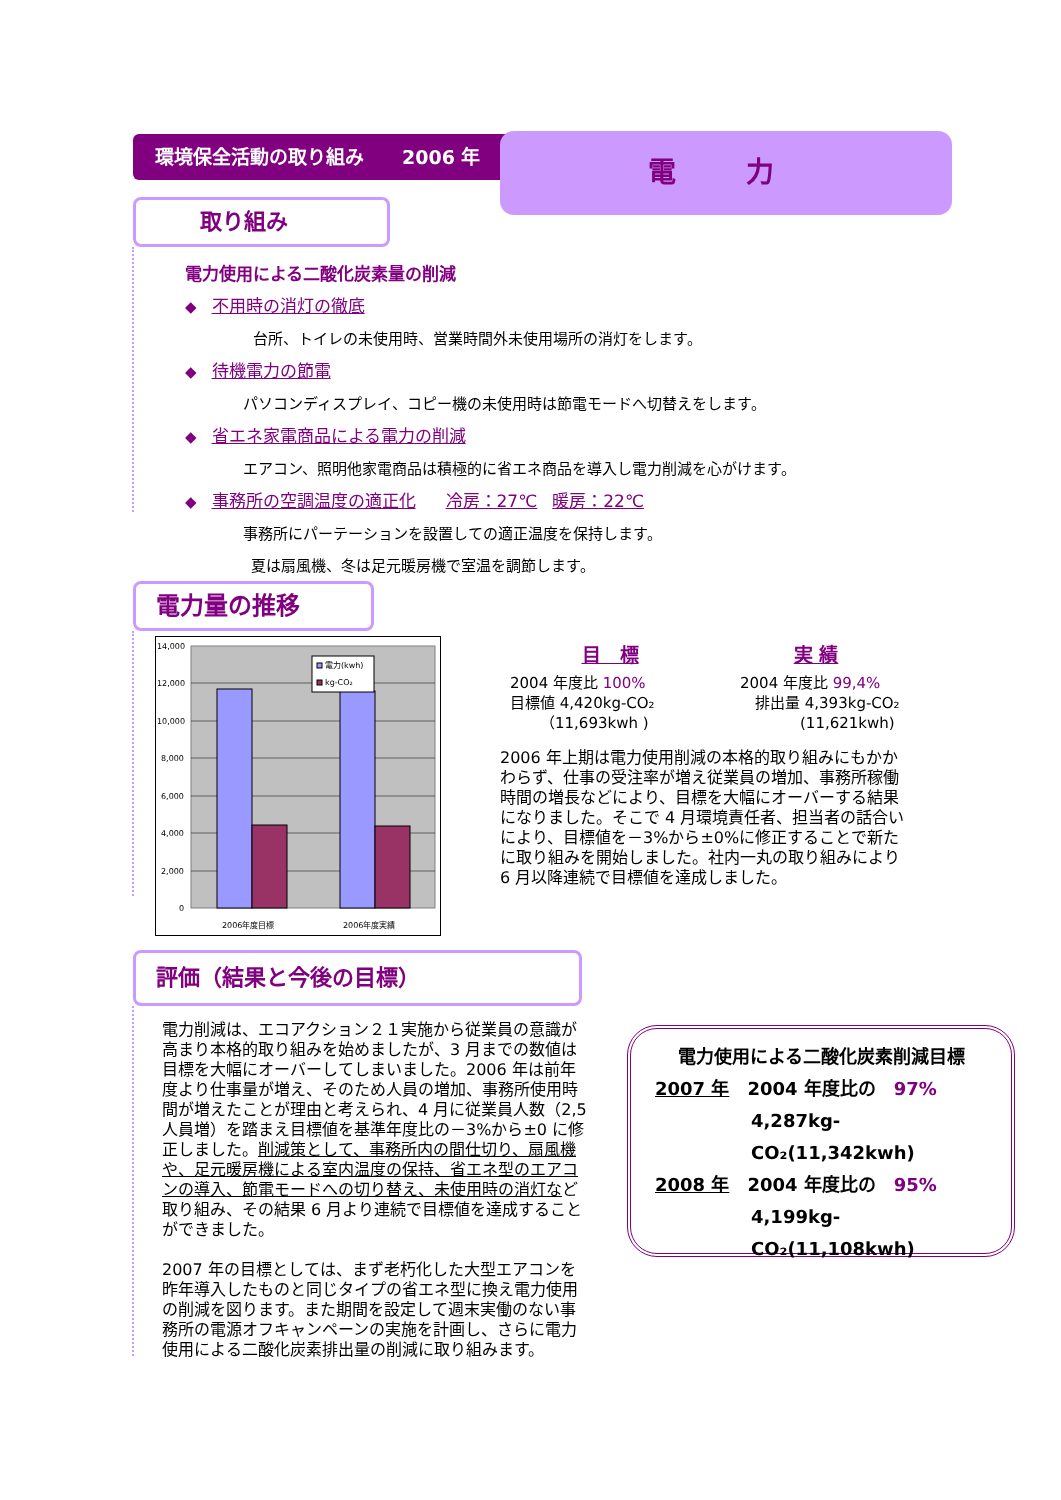環境保全活動の取り組み　　2006 年 電 力
取り組み
電力使用による二酸化炭素量の削減
◆　不用時の消灯の徹底
台所、トイレの未使用時、営業時間外未使用場所の消灯をします。
◆　待機電力の節電
パソコンディスプレイ、コピー機の未使用時は節電モードへ切替えをします。
◆　省エネ家電商品による電力の削減
エアコン、照明他家電商品は積極的に省エネ商品を導入し電力削減を心がけます。
◆　事務所の空調温度の適正化　　冷房：27℃　暖房：22℃
事務所にパーテーションを設置しての適正温度を保持します。
夏は扇風機、冬は足元暖房機で室温を調節します。
電力量の推移
電力(kwh)
kg-CO₂
14,000
12,000
10,000
8,000
6,000
4,000
2,000
0
2006年度目標
2006年度実績
目　標 実 績
2004 年度比 100%
目標値 4,420kg-CO₂
　　（11,693kwh )
2004 年度比 99,4%
　排出量 4,393kg-CO₂
　　　　(11,621kwh)
2006 年上期は電力使用削減の本格的取り組みにもかかわらず、仕事の受注率が増え従業員の増加、事務所稼働時間の増長などにより、目標を大幅にオーバーする結果になりました。そこで 4 月環境責任者、担当者の話合いにより、目標値を－3%から±0%に修正することで新たに取り組みを開始しました。社内一丸の取り組みにより 6 月以降連続で目標値を達成しました。
評価（結果と今後の目標）
電力削減は、エコアクション２１実施から従業員の意識が高まり本格的取り組みを始めましたが、3 月までの数値は目標を大幅にオーバーしてしまいました。2006 年は前年度より仕事量が増え、そのため人員の増加、事務所使用時間が増えたことが理由と考えられ、4 月に従業員人数（2,5 人員増）を踏まえ目標値を基準年度比の－3%から±0 に修正しました。削減策として、事務所内の間仕切り、扇風機や、足元暖房機による室内温度の保持、省エネ型のエアコンの導入、節電モードへの切り替え、未使用時の消灯など取り組み、その結果 6 月より連続で目標値を達成することができました。
2007 年の目標としては、まず老朽化した大型エアコンを昨年導入したものと同じタイプの省エネ型に換え電力使用の削減を図ります。また期間を設定して週末実働のない事務所の電源オフキャンペーンの実施を計画し、さらに電力使用による二酸化炭素排出量の削減に取り組みます。
電力使用による二酸化炭素削減目標
2007 年　2004 年度比の　97%
4,287kg-CO₂(11,342kwh)
2008 年　2004 年度比の　95%
4,199kg-CO₂(11,108kwh)